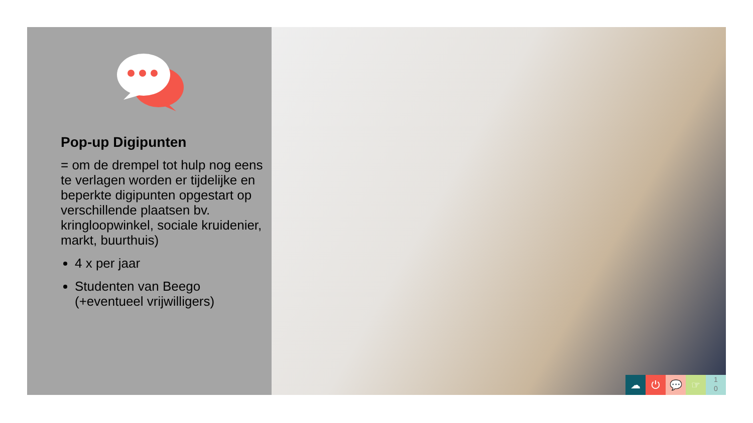Pop-up Digipunten
= om de drempel tot hulp nog eens te verlagen worden er tijdelijke en beperkte digipunten opgestart op verschillende plaatsen bv. kringloopwinkel, sociale kruidenier, markt, buurthuis)
4 x per jaar
Studenten van Beego (+eventueel vrijwilligers)
☁ ⏻ 💬 ☞
1
0